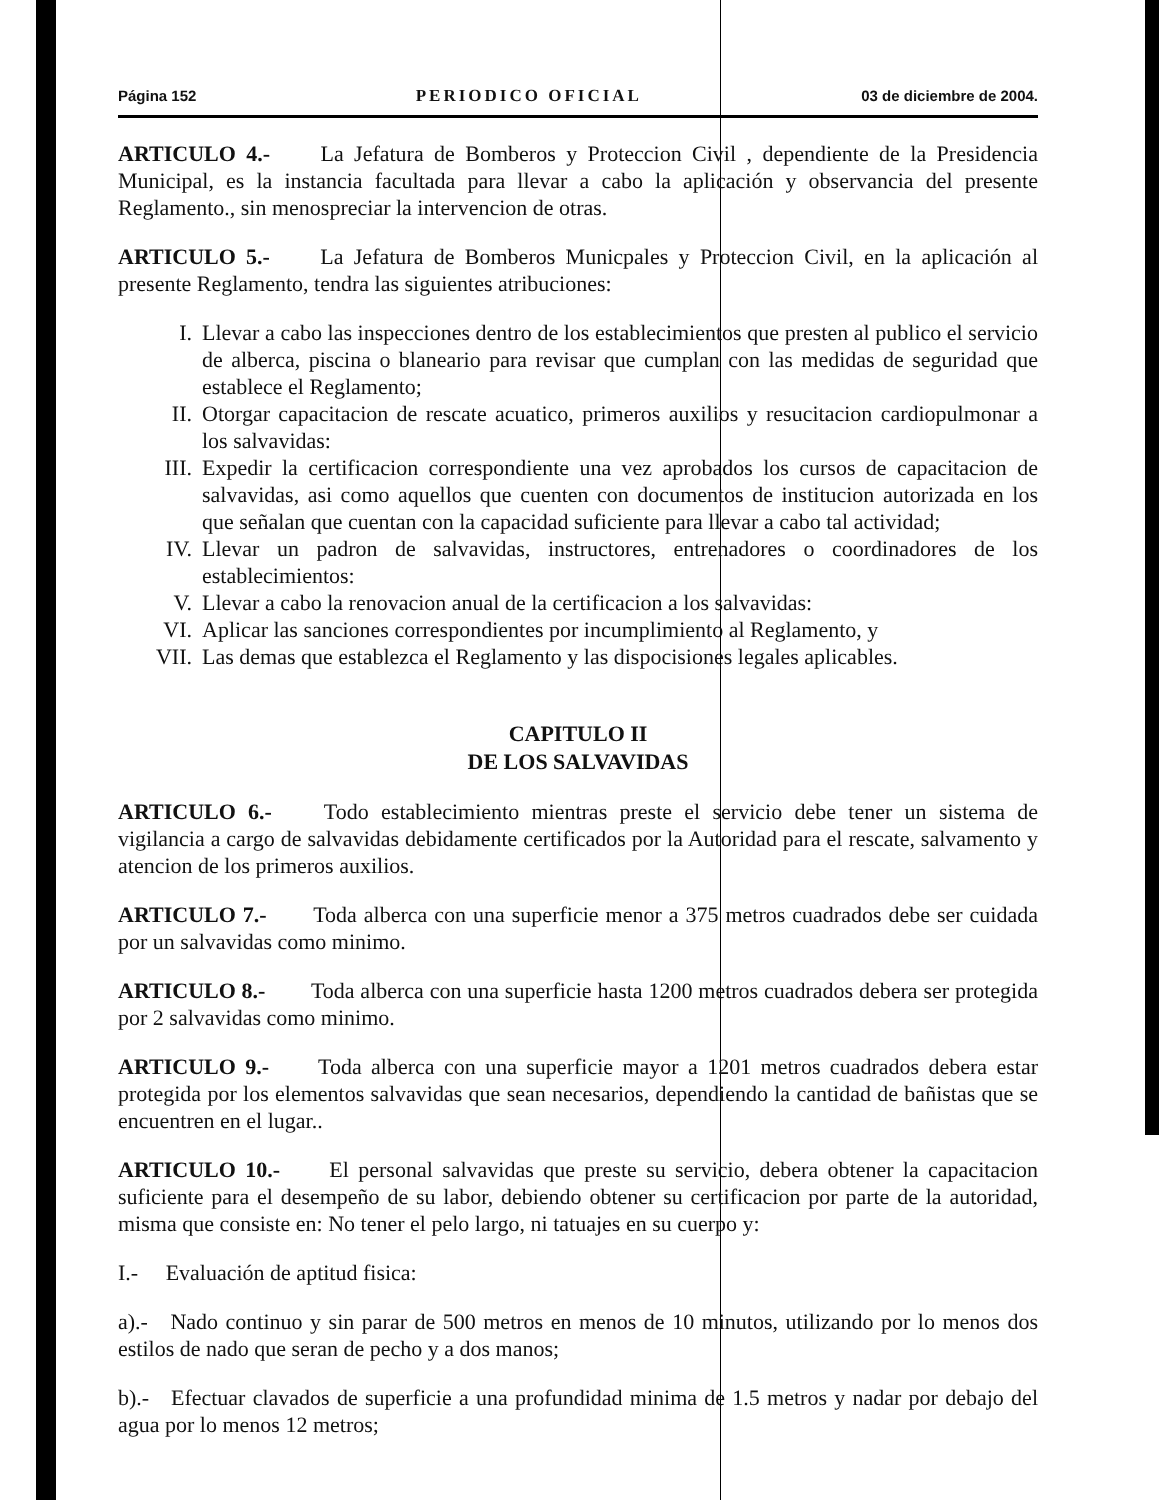Página 152 PERIODICO OFICIAL 03 de diciembre de 2004.
ARTICULO 4.- La Jefatura de Bomberos y Proteccion Civil , dependiente de la Presidencia Municipal, es la instancia facultada para llevar a cabo la aplicación y observancia del presente Reglamento., sin menospreciar la intervencion de otras.
ARTICULO 5.- La Jefatura de Bomberos Municpales y Proteccion Civil, en la aplicación al presente Reglamento, tendra las siguientes atribuciones:
I. Llevar a cabo las inspecciones dentro de los establecimientos que presten al publico el servicio de alberca, piscina o blaneario para revisar que cumplan con las medidas de seguridad que establece el Reglamento;
II. Otorgar capacitacion de rescate acuatico, primeros auxilios y resucitacion cardiopulmonar a los salvavidas:
III. Expedir la certificacion correspondiente una vez aprobados los cursos de capacitacion de salvavidas, asi como aquellos que cuenten con documentos de institucion autorizada en los que señalan que cuentan con la capacidad suficiente para llevar a cabo tal actividad;
IV. Llevar un padron de salvavidas, instructores, entrenadores o coordinadores de los establecimientos:
V. Llevar a cabo la renovacion anual de la certificacion a los salvavidas:
VI. Aplicar las sanciones correspondientes por incumplimiento al Reglamento, y
VII. Las demas que establezca el Reglamento y las dispocisiones legales aplicables.
CAPITULO II
DE LOS SALVAVIDAS
ARTICULO 6.- Todo establecimiento mientras preste el servicio debe tener un sistema de vigilancia a cargo de salvavidas debidamente certificados por la Autoridad para el rescate, salvamento y atencion de los primeros auxilios.
ARTICULO 7.- Toda alberca con una superficie menor a 375 metros cuadrados debe ser cuidada por un salvavidas como minimo.
ARTICULO 8.- Toda alberca con una superficie hasta 1200 metros cuadrados debera ser protegida por 2 salvavidas como minimo.
ARTICULO 9.- Toda alberca con una superficie mayor a 1201 metros cuadrados debera estar protegida por los elementos salvavidas que sean necesarios, dependiendo la cantidad de bañistas que se encuentren en el lugar..
ARTICULO 10.- El personal salvavidas que preste su servicio, debera obtener la capacitacion suficiente para el desempeño de su labor, debiendo obtener su certificacion por parte de la autoridad, misma que consiste en: No tener el pelo largo, ni tatuajes en su cuerpo y:
I.- Evaluación de aptitud fisica:
a).- Nado continuo y sin parar de 500 metros en menos de 10 minutos, utilizando por lo menos dos estilos de nado que seran de pecho y a dos manos;
b).- Efectuar clavados de superficie a una profundidad minima de 1.5 metros y nadar por debajo del agua por lo menos 12 metros;